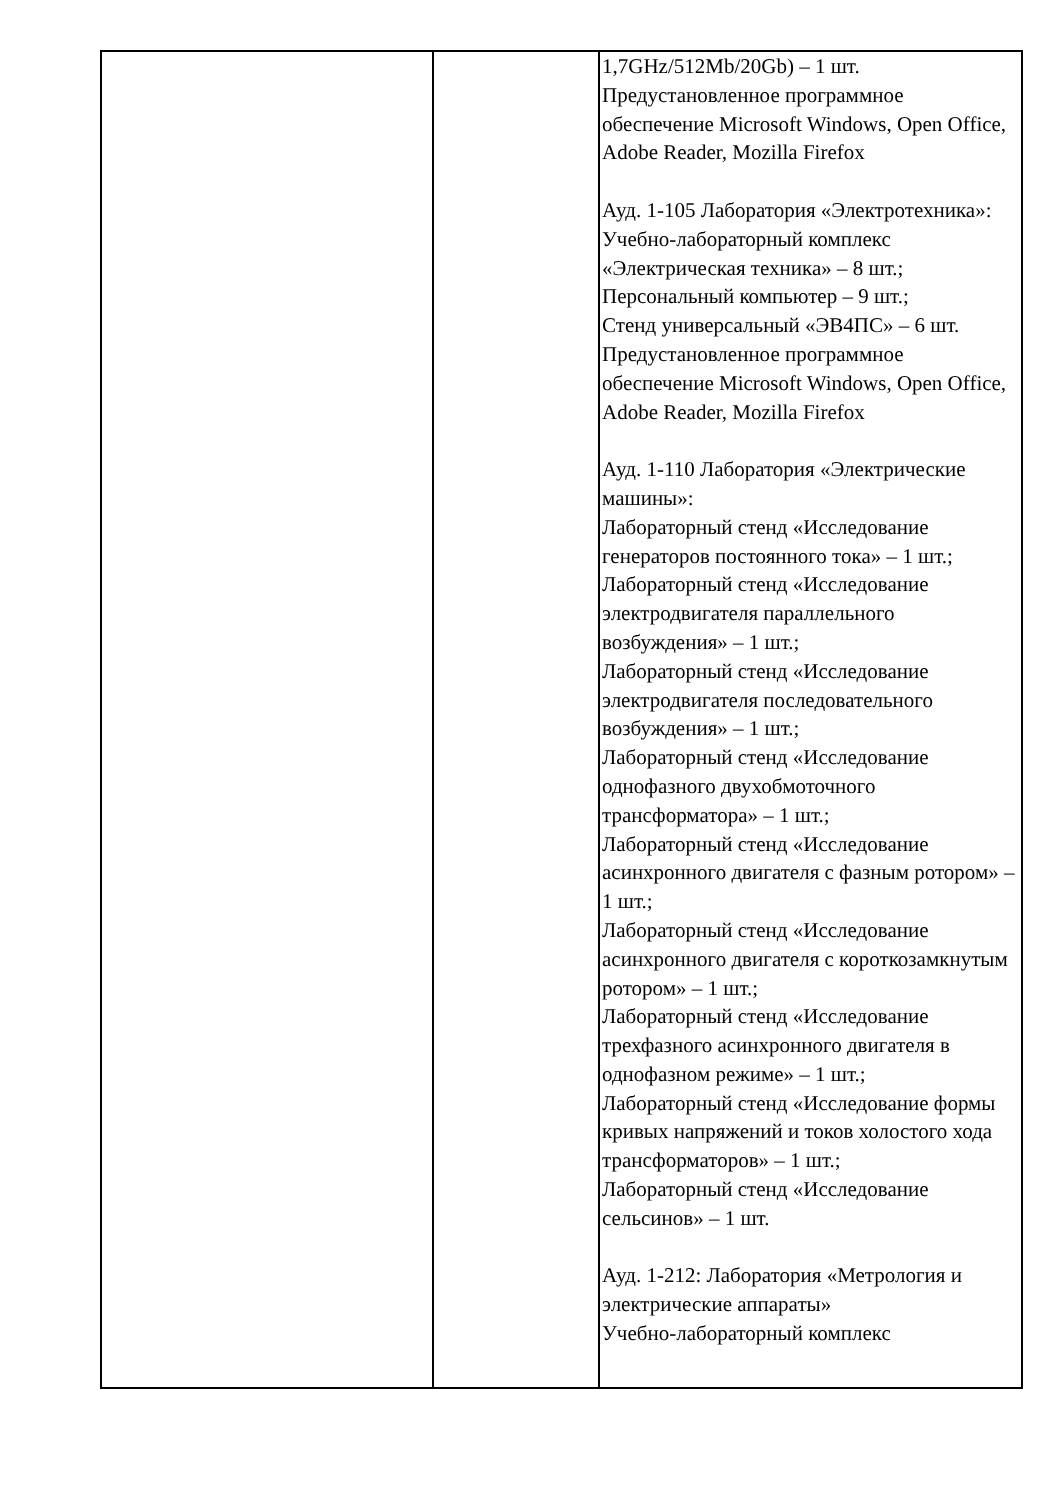| | | 1,7GHz/512Mb/20Gb) – 1 шт. Предустановленное программное обеспечение Microsoft Windows, Open Office, Adobe Reader, Mozilla Firefox Ауд. 1-105 Лаборатория «Электротехника»: Учебно-лабораторный комплекс «Электрическая техника» – 8 шт.; Персональный компьютер – 9 шт.; Стенд универсальный «ЭВ4ПС» – 6 шт. Предустановленное программное обеспечение Microsoft Windows, Open Office, Adobe Reader, Mozilla Firefox Ауд. 1-110 Лаборатория «Электрические машины»: Лабораторный стенд «Исследование генераторов постоянного тока» – 1 шт.; Лабораторный стенд «Исследование электродвигателя параллельного возбуждения» – 1 шт.; Лабораторный стенд «Исследование электродвигателя последовательного возбуждения» – 1 шт.; Лабораторный стенд «Исследование однофазного двухобмоточного трансформатора» – 1 шт.; Лабораторный стенд «Исследование асинхронного двигателя с фазным ротором» – 1 шт.; Лабораторный стенд «Исследование асинхронного двигателя с короткозамкнутым ротором» – 1 шт.; Лабораторный стенд «Исследование трехфазного асинхронного двигателя в однофазном режиме» – 1 шт.; Лабораторный стенд «Исследование формы кривых напряжений и токов холостого хода трансформаторов» – 1 шт.; Лабораторный стенд «Исследование сельсинов» – 1 шт. Ауд. 1-212: Лаборатория «Метрология и электрические аппараты» Учебно-лабораторный комплекс |